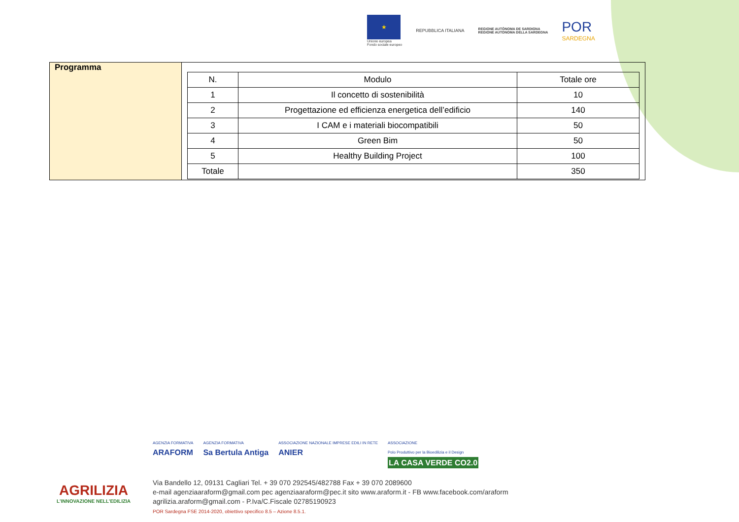★
Unione europea
Fondo sociale europeo
REPUBBLICA ITALIANA
REGIONE AUTÒNOMA DE SARDIGNA
REGIONE AUTONOMA DELLA SARDEGNA
POR
SARDEGNA
| Programma | / N. / Modulo / Totale ore / / --- / --- / --- / / 1 / Il concetto di sostenibilità / 10 / / 2 / Progettazione ed efficienza energetica dell’edificio / 140 / / 3 / I CAM e i materiali biocompatibili / 50 / / 4 / Green Bim / 50 / / 5 / Healthy Building Project / 100 / / Totale / / 350 / |
AGRILIZIA
L'INNOVAZIONE NELL'EDILIZIA
AGENZIA FORMATIVA
ARAFORM
AGENZIA FORMATIVA
Sa Bertula Antiga
ASSOCIAZIONE NAZIONALE IMPRESE EDILI IN RETE
ANIER
ASSOCIAZIONE
Polo Produttivo per la Bioedilizia e il Design
LA CASA VERDE CO2.0
Via Bandello 12, 09131 Cagliari Tel. + 39 070 292545/482788 Fax + 39 070 2089600
e-mail agenziaaraform@gmail.com pec agenziaaraform@pec.it sito www.araform.it - FB www.facebook.com/araform
agrilizia.araform@gmail.com - P.Iva/C.Fiscale 02785190923
POR Sardegna FSE 2014-2020, obiettivo specifico 8.5 – Azione 8.5.1.